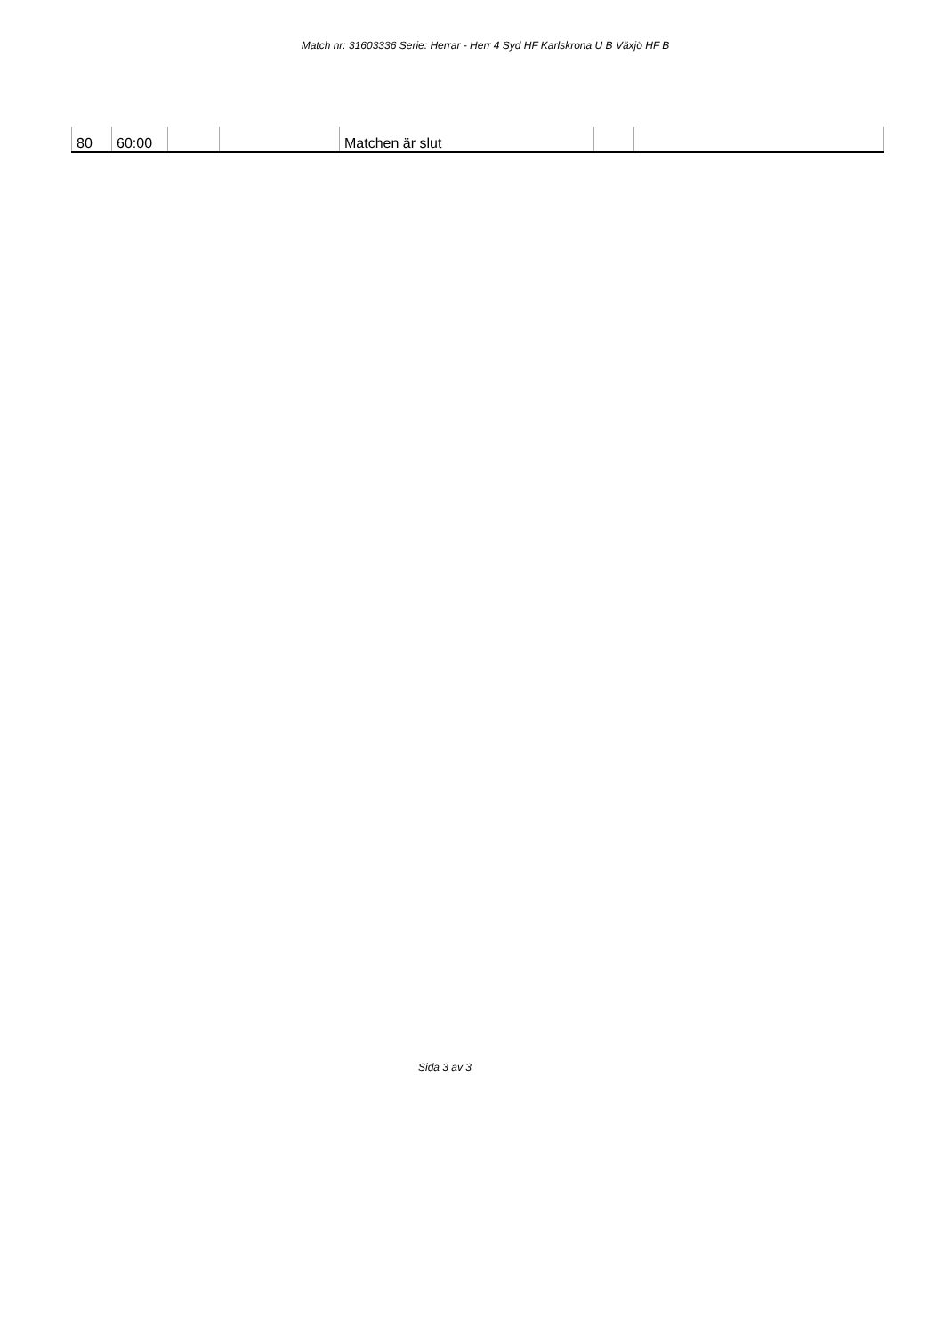Match nr: 31603336 Serie: Herrar - Herr 4 Syd HF Karlskrona U B Växjö HF B
| 80 | 60:00 | | | Matchen är slut | | |
Sida 3 av 3